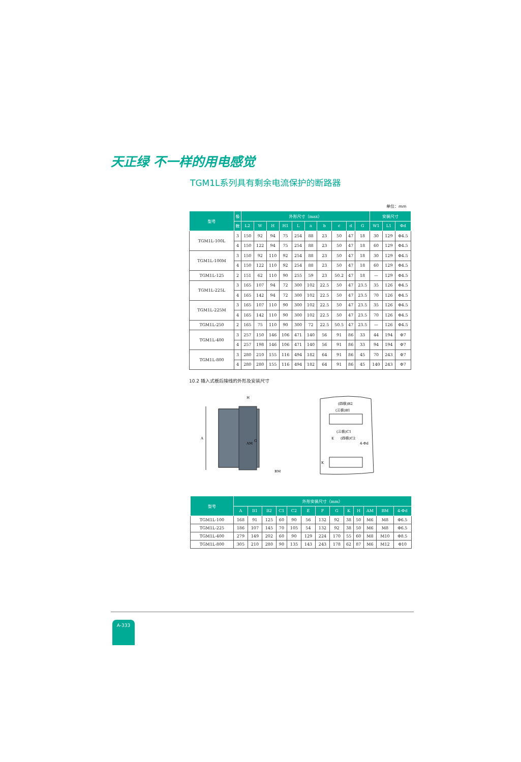天正绿 不一样的用电感觉
TGM1L系列具有剩余电流保护的断路器
单位：mm
| 型号 | 极 | 外形尺寸（max） | | | | | | | | | | 安装尺寸 | | |
| --- | --- | --- | --- | --- | --- | --- | --- | --- | --- | --- | --- | --- | --- | --- |
| | 数 | L2 | W | H | H1 | L | a | b | c | d | G | W1 | L1 | Φd |
| TGM1L-100L | 3 | 150 | 92 | 94 | 75 | 254 | 88 | 23 | 50 | 47 | 18 | 30 | 129 | Φ4.5 |
| | 4 | 150 | 122 | 94 | 75 | 254 | 88 | 23 | 50 | 47 | 18 | 60 | 129 | Φ4.5 |
| TGM1L-100M | 3 | 150 | 92 | 110 | 92 | 254 | 88 | 23 | 50 | 47 | 18 | 30 | 129 | Φ4.5 |
| | 4 | 150 | 122 | 110 | 92 | 254 | 88 | 23 | 50 | 47 | 18 | 60 | 129 | Φ4.5 |
| TGM1L-125 | 2 | 151 | 62 | 110 | 90 | 255 | 59 | 23 | 50.2 | 47 | 18 | — | 129 | Φ4.5 |
| TGM1L-225L | 3 | 165 | 107 | 94 | 72 | 300 | 102 | 22.5 | 50 | 47 | 23.5 | 35 | 126 | Φ4.5 |
| | 4 | 165 | 142 | 94 | 72 | 300 | 102 | 22.5 | 50 | 47 | 23.5 | 70 | 126 | Φ4.5 |
| TGM1L-225M | 3 | 165 | 107 | 110 | 90 | 300 | 102 | 22.5 | 50 | 47 | 23.5 | 35 | 126 | Φ4.5 |
| | 4 | 165 | 142 | 110 | 90 | 300 | 102 | 22.5 | 50 | 47 | 23.5 | 70 | 126 | Φ4.5 |
| TGM1L-250 | 2 | 165 | 75 | 110 | 90 | 300 | 72 | 22.5 | 50.5 | 47 | 23.5 | — | 126 | Φ4.5 |
| TGM1L-400 | 3 | 257 | 150 | 146 | 106 | 471 | 140 | 56 | 91 | 86 | 33 | 44 | 194 | Φ7 |
| | 4 | 257 | 198 | 146 | 106 | 471 | 140 | 56 | 91 | 86 | 33 | 94 | 194 | Φ7 |
| TGM1L-800 | 3 | 280 | 210 | 155 | 116 | 494 | 182 | 64 | 91 | 86 | 45 | 70 | 243 | Φ7 |
| | 4 | 280 | 280 | 155 | 116 | 494 | 182 | 64 | 91 | 86 | 45 | 140 | 243 | Φ7 |
10.2 插入式板后接线的外形及安装尺寸
A
H
BM
G
AM
(四极)B2
(三极)B1
(三极)C1
(四极)C2
4-Φd
E
K
| 型号 | 外形安装尺寸（mm） | | | | | | | | | | | | |
| --- | --- | --- | --- | --- | --- | --- | --- | --- | --- | --- | --- | --- | --- |
| | A | B1 | B2 | C1 | C2 | E | F | G | K | H | AM | BM | 4-Φd |
| TGM1L-100 | 168 | 91 | 125 | 60 | 90 | 56 | 132 | 92 | 38 | 50 | M6 | M8 | Φ6.5 |
| TGM1L-225 | 186 | 107 | 145 | 70 | 105 | 54 | 132 | 92 | 38 | 50 | M6 | M8 | Φ6.5 |
| TGM1L-400 | 279 | 149 | 202 | 60 | 90 | 129 | 224 | 170 | 55 | 60 | M8 | M10 | Φ8.5 |
| TGM1L-800 | 305 | 210 | 280 | 90 | 135 | 143 | 243 | 178 | 62 | 87 | M6 | M12 | Φ10 |
A-333